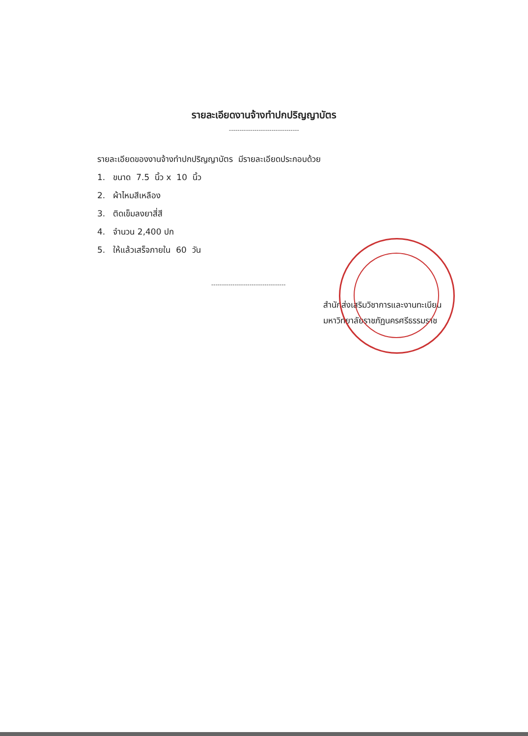รายละเอียดงานจ้างทำปกปริญญาบัตร
---------------------------------
รายละเอียดของงานจ้างทำปกปริญญาบัตร มีรายละเอียดประกอบด้วย
1. ขนาด 7.5 นิ้ว x 10 นิ้ว
2. ผ้าไหมสีเหลือง
3. ติดเข็มลงยาสี่สี
4. จำนวน 2,400 ปก
5. ให้แล้วเสร็จภายใน 60 วัน
-----------------------------------
สำนักส่งเสริมวิชาการและงานทะเบียน
มหาวิทยาลัยราชภัฏนครศรีธรรมราช